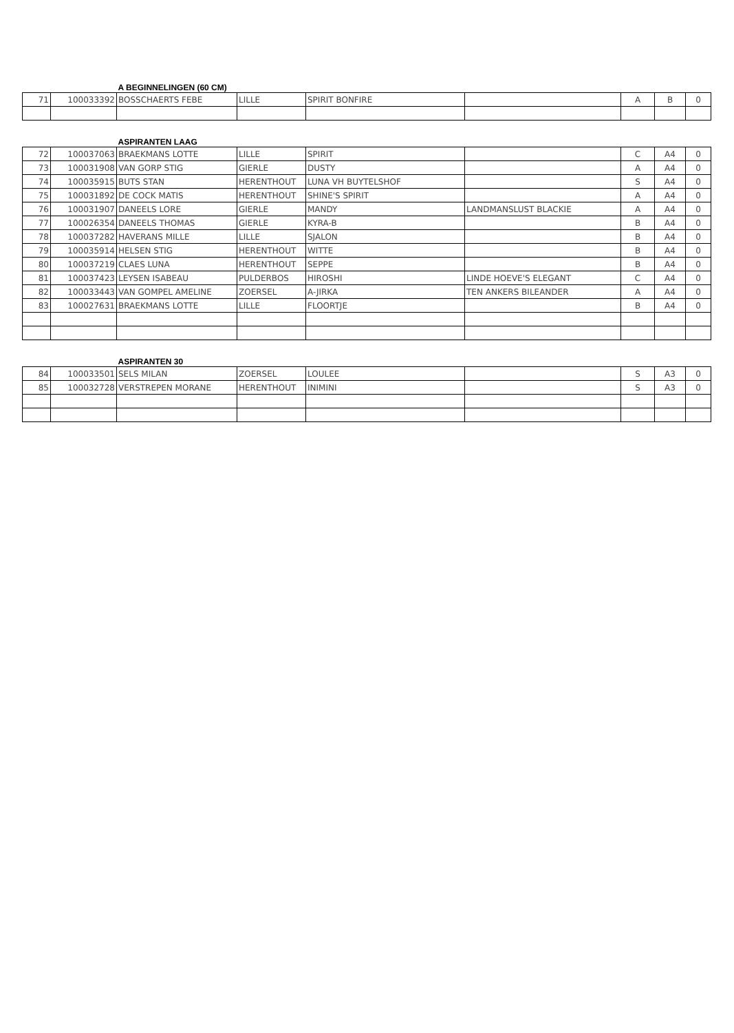| | | A BEGINNELINGEN (60 CM) | | | | | | |
| 71 | 100033392 | BOSSCHAERTS FEBE | LILLE | SPIRIT BONFIRE | | A | B | 0 |
| | | ASPIRANTEN LAAG | | | | | | |
| 72 | 100037063 | BRAEKMANS LOTTE | LILLE | SPIRIT | | C | A4 | 0 |
| 73 | 100031908 | VAN GORP STIG | GIERLE | DUSTY | | A | A4 | 0 |
| 74 | 100035915 | BUTS STAN | HERENTHOUT | LUNA VH BUYTELSHOF | | S | A4 | 0 |
| 75 | 100031892 | DE COCK MATIS | HERENTHOUT | SHINE'S SPIRIT | | A | A4 | 0 |
| 76 | 100031907 | DANEELS LORE | GIERLE | MANDY | LANDMANSLUST BLACKIE | A | A4 | 0 |
| 77 | 100026354 | DANEELS THOMAS | GIERLE | KYRA-B | | B | A4 | 0 |
| 78 | 100037282 | HAVERANS MILLE | LILLE | SJALON | | B | A4 | 0 |
| 79 | 100035914 | HELSEN STIG | HERENTHOUT | WITTE | | B | A4 | 0 |
| 80 | 100037219 | CLAES LUNA | HERENTHOUT | SEPPE | | B | A4 | 0 |
| 81 | 100037423 | LEYSEN ISABEAU | PULDERBOS | HIROSHI | LINDE HOEVE'S ELEGANT | C | A4 | 0 |
| 82 | 100033443 | VAN GOMPEL AMELINE | ZOERSEL | A-JIRKA | TEN ANKERS BILEANDER | A | A4 | 0 |
| 83 | 100027631 | BRAEKMANS LOTTE | LILLE | FLOORTJE | | B | A4 | 0 |
| | | ASPIRANTEN 30 | | | | | | |
| 84 | 100033501 | SELS MILAN | ZOERSEL | LOULEE | | S | A3 | 0 |
| 85 | 100032728 | VERSTREPEN MORANE | HERENTHOUT | INIMINI | | S | A3 | 0 |